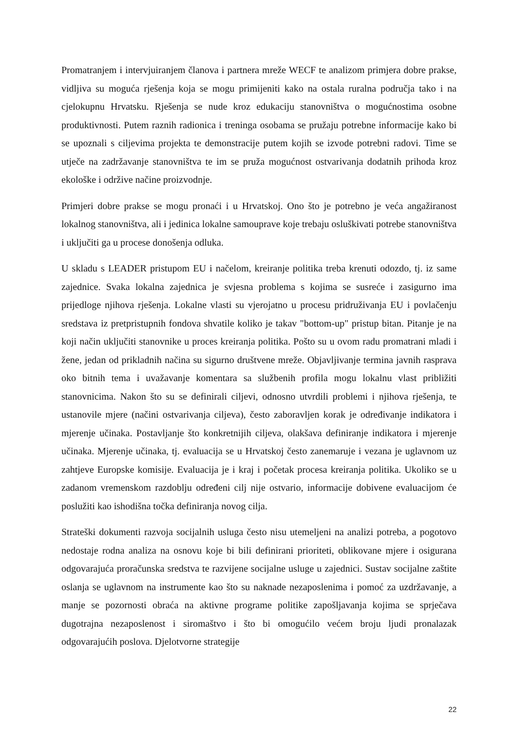Promatranjem i intervjuiranjem članova i partnera mreže WECF te analizom primjera dobre prakse, vidljiva su moguća rješenja koja se mogu primijeniti kako na ostala ruralna područja tako i na cjelokupnu Hrvatsku. Rješenja se nude kroz edukaciju stanovništva o mogućnostima osobne produktivnosti. Putem raznih radionica i treninga osobama se pružaju potrebne informacije kako bi se upoznali s ciljevima projekta te demonstracije putem kojih se izvode potrebni radovi. Time se utječe na zadržavanje stanovništva te im se pruža mogućnost ostvarivanja dodatnih prihoda kroz ekološke i održive načine proizvodnje.
Primjeri dobre prakse se mogu pronaći i u Hrvatskoj. Ono što je potrebno je veća angažiranost lokalnog stanovništva, ali i jedinica lokalne samouprave koje trebaju osluškivati potrebe stanovništva i uključiti ga u procese donošenja odluka.
U skladu s LEADER pristupom EU i načelom, kreiranje politika treba krenuti odozdo, tj. iz same zajednice. Svaka lokalna zajednica je svjesna problema s kojima se susreće i zasigurno ima prijedloge njihova rješenja. Lokalne vlasti su vjerojatno u procesu pridruživanja EU i povlačenju sredstava iz pretpristupnih fondova shvatile koliko je takav "bottom-up" pristup bitan. Pitanje je na koji način uključiti stanovnike u proces kreiranja politika. Pošto su u ovom radu promatrani mladi i žene, jedan od prikladnih načina su sigurno društvene mreže. Objavljivanje termina javnih rasprava oko bitnih tema i uvažavanje komentara sa službenih profila mogu lokalnu vlast približiti stanovnicima. Nakon što su se definirali ciljevi, odnosno utvrdili problemi i njihova rješenja, te ustanovile mjere (načini ostvarivanja ciljeva), često zaboravljen korak je određivanje indikatora i mjerenje učinaka. Postavljanje što konkretnijih ciljeva, olakšava definiranje indikatora i mjerenje učinaka. Mjerenje učinaka, tj. evaluacija se u Hrvatskoj često zanemaruje i vezana je uglavnom uz zahtjeve Europske komisije. Evaluacija je i kraj i početak procesa kreiranja politika. Ukoliko se u zadanom vremenskom razdoblju određeni cilj nije ostvario, informacije dobivene evaluacijom će poslužiti kao ishodišna točka definiranja novog cilja.
Strateški dokumenti razvoja socijalnih usluga često nisu utemeljeni na analizi potreba, a pogotovo nedostaje rodna analiza na osnovu koje bi bili definirani prioriteti, oblikovane mjere i osigurana odgovarajuća proračunska sredstva te razvijene socijalne usluge u zajednici. Sustav socijalne zaštite oslanja se uglavnom na instrumente kao što su naknade nezaposlenima i pomoć za uzdržavanje, a manje se pozornosti obraća na aktivne programe politike zapošljavanja kojima se sprječava dugotrajna nezaposlenost i siromaštvo i što bi omogućilo većem broju ljudi pronalazak odgovarajućih poslova. Djelotvorne strategije
22